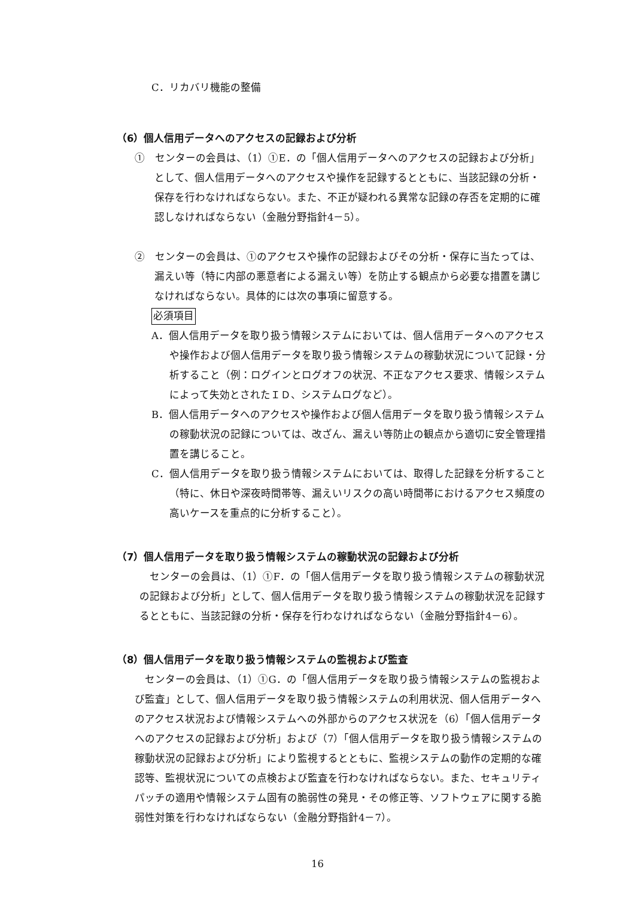C．リカバリ機能の整備
（6）個人信用データへのアクセスの記録および分析
①　センターの会員は、（1）①E．の「個人信用データへのアクセスの記録および分析」として、個人信用データへのアクセスや操作を記録するとともに、当該記録の分析・保存を行わなければならない。また、不正が疑われる異常な記録の存否を定期的に確認しなければならない（金融分野指針4－5）。
②　センターの会員は、①のアクセスや操作の記録およびその分析・保存に当たっては、漏えい等（特に内部の悪意者による漏えい等）を防止する観点から必要な措置を講じなければならない。具体的には次の事項に留意する。
必須項目
A．個人信用データを取り扱う情報システムにおいては、個人信用データへのアクセスや操作および個人信用データを取り扱う情報システムの稼動状況について記録・分析すること（例：ログインとログオフの状況、不正なアクセス要求、情報システムによって失効とされたＩＤ、システムログなど）。
B．個人信用データへのアクセスや操作および個人信用データを取り扱う情報システムの稼動状況の記録については、改ざん、漏えい等防止の観点から適切に安全管理措置を講じること。
C．個人信用データを取り扱う情報システムにおいては、取得した記録を分析すること（特に、休日や深夜時間帯等、漏えいリスクの高い時間帯におけるアクセス頻度の高いケースを重点的に分析すること）。
（7）個人信用データを取り扱う情報システムの稼動状況の記録および分析
センターの会員は、（1）①F．の「個人信用データを取り扱う情報システムの稼動状況の記録および分析」として、個人信用データを取り扱う情報システムの稼動状況を記録するとともに、当該記録の分析・保存を行わなければならない（金融分野指針4－6）。
（8）個人信用データを取り扱う情報システムの監視および監査
センターの会員は、（1）①G．の「個人信用データを取り扱う情報システムの監視および監査」として、個人信用データを取り扱う情報システムの利用状況、個人信用データへのアクセス状況および情報システムへの外部からのアクセス状況を（6）「個人信用データへのアクセスの記録および分析」および（7）「個人信用データを取り扱う情報システムの稼動状況の記録および分析」により監視するとともに、監視システムの動作の定期的な確認等、監視状況についての点検および監査を行わなければならない。また、セキュリティパッチの適用や情報システム固有の脆弱性の発見・その修正等、ソフトウェアに関する脆弱性対策を行わなければならない（金融分野指針4－7）。
16